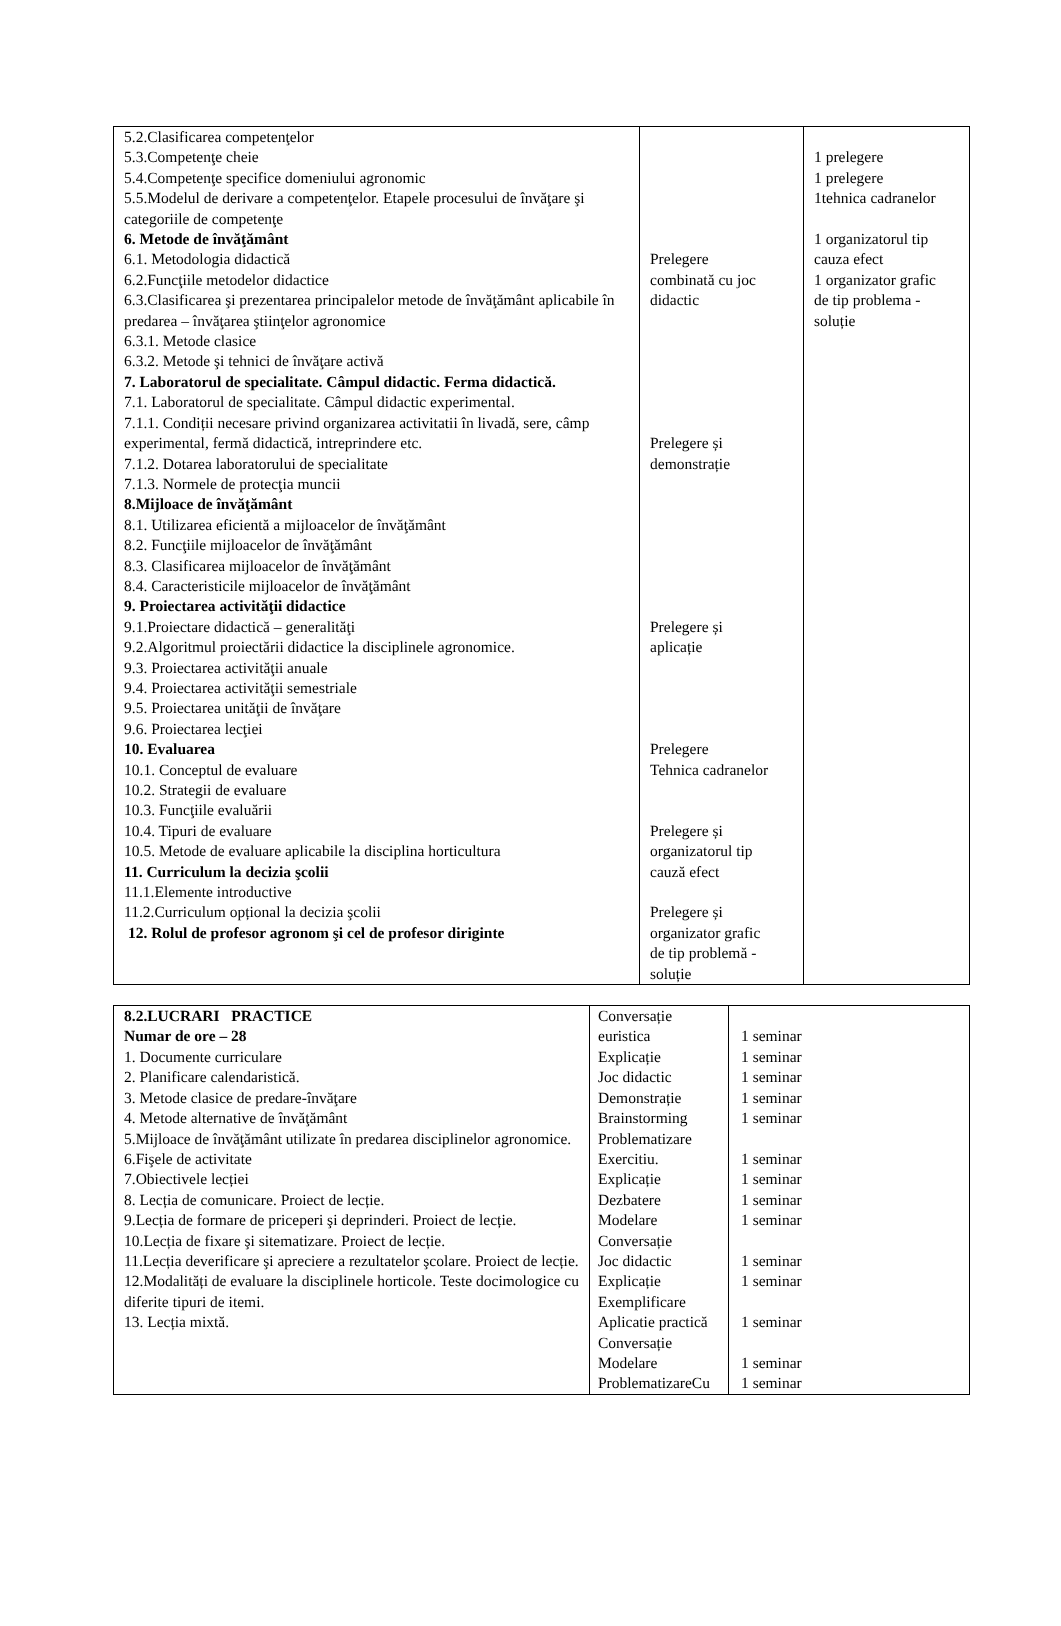| 5.2.Clasificarea competenţelor 5.3.Competenţe cheie 5.4.Competenţe specifice domeniului agronomic 5.5.Modelul de derivare a competenţelor. Etapele procesului de învăţare şi categoriile de competenţe 6. Metode de învăţământ 6.1. Metodologia didactică 6.2.Funcţiile metodelor didactice 6.3.Clasificarea şi prezentarea principalelor metode de învăţământ aplicabile în predarea – învăţarea ştiinţelor agronomice 6.3.1. Metode clasice 6.3.2. Metode şi tehnici de învăţare activă 7. Laboratorul de specialitate. Câmpul didactic. Ferma didactică. 7.1. Laboratorul de specialitate. Câmpul didactic experimental. 7.1.1. Condiții necesare privind organizarea activitatii în livadă, sere, câmp experimental, fermă didactică, intreprindere etc. 7.1.2. Dotarea laboratorului de specialitate 7.1.3. Normele de protecţia muncii 8.Mijloace de învăţământ 8.1. Utilizarea eficientă a mijloacelor de învăţământ 8.2. Funcţiile mijloacelor de învăţământ 8.3. Clasificarea mijloacelor de învăţământ 8.4. Caracteristicile mijloacelor de învăţământ 9. Proiectarea activităţii didactice 9.1.Proiectare didactică – generalităţi 9.2.Algoritmul proiectării didactice la disciplinele agronomice. 9.3. Proiectarea activităţii anuale 9.4. Proiectarea activităţii semestriale 9.5. Proiectarea unităţii de învăţare 9.6. Proiectarea lecţiei 10. Evaluarea 10.1. Conceptul de evaluare 10.2. Strategii de evaluare 10.3. Funcţiile evaluării 10.4. Tipuri de evaluare 10.5. Metode de evaluare aplicabile la disciplina horticultura 11. Curriculum la decizia şcolii 11.1.Elemente introductive 11.2.Curriculum opțional la decizia şcolii 12. Rolul de profesor agronom şi cel de profesor diriginte | Prelegere combinată cu joc didactic Prelegere și demonstrație Prelegere și aplicație Prelegere Tehnica cadranelor Prelegere și organizatorul tip cauză efect Prelegere și organizator grafic de tip problemă - soluție | 1 prelegere 1 prelegere 1tehnica cadranelor 1 organizatorul tip cauza efect 1 organizator grafic de tip problema - soluție |
| 8.2.LUCRARI PRACTICE Numar de ore – 28 1. Documente curriculare 2. Planificare calendaristică. 3. Metode clasice de predare-învăţare 4. Metode alternative de învăţământ 5.Mijloace de învăţământ utilizate în predarea disciplinelor agronomice. 6.Fişele de activitate 7.Obiectivele lecției 8. Lecția de comunicare. Proiect de lecție. 9.Lecția de formare de priceperi şi deprinderi. Proiect de lecție. 10.Lecția de fixare şi sitematizare. Proiect de lecție. 11.Lecția deverificare şi apreciere a rezultatelor şcolare. Proiect de lecție. 12.Modalități de evaluare la disciplinele horticole. Teste docimologice cu diferite tipuri de itemi. 13. Lecția mixtă. | Conversație euristica Explicație Joc didactic Demonstrație Brainstorming Problematizare Exercitiu. Explicație Dezbatere Modelare Conversație Joc didactic Explicație Exemplificare Aplicatie practică Conversație Modelare ProblematizareCu | 1 seminar 1 seminar 1 seminar 1 seminar 1 seminar 1 seminar 1 seminar 1 seminar 1 seminar 1 seminar 1 seminar 1 seminar 1 seminar 1 seminar |